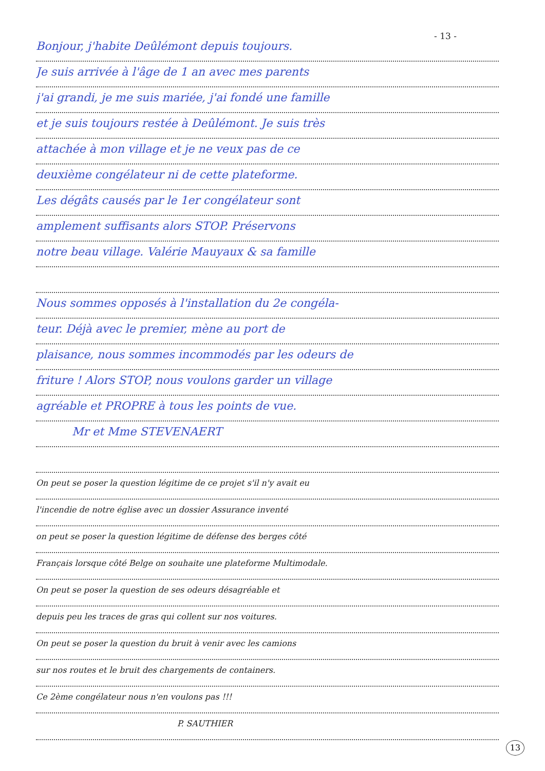- 13 -
Bonjour, j'habite Deûlémont depuis toujours.
Je suis arrivée à l'âge de 1 an avec mes parents
j'ai grandi, je me suis mariée, j'ai fondé une famille
et je suis toujours restée à Deûlémont. Je suis très
attachée à mon village et je ne veux pas de ce
deuxième congélateur ni de cette plateforme.
Les dégâts causés par le 1er congélateur sont
amplement suffisants alors STOP. Préservons
notre beau village. Valérie Mauyaux & sa famille
Nous sommes opposés à l'installation du 2e congéla-
teur. Déjà avec le premier, mène au port de
plaisance, nous sommes incommodés par les odeurs de
friture ! Alors STOP, nous voulons garder un village
agréable et PROPRE à tous les points de vue.
Mr et Mme STEVENAERT
On peut se poser la question légitime de ce projet s'il n'y avait eu
l'incendie de notre église avec un dossier Assurance inventé
on peut se poser la question légitime de défense des berges côté
Français lorsque côté Belge on souhaite une plateforme Multimodale.
On peut se poser la question de ses odeurs désagréable et
depuis peu les traces de gras qui collent sur nos voitures.
On peut se poser la question du bruit à venir avec les camions
sur nos routes et le bruit des chargements de containers.
Ce 2ème congélateur nous n'en voulons pas !!!
P. SAUTHIER
13